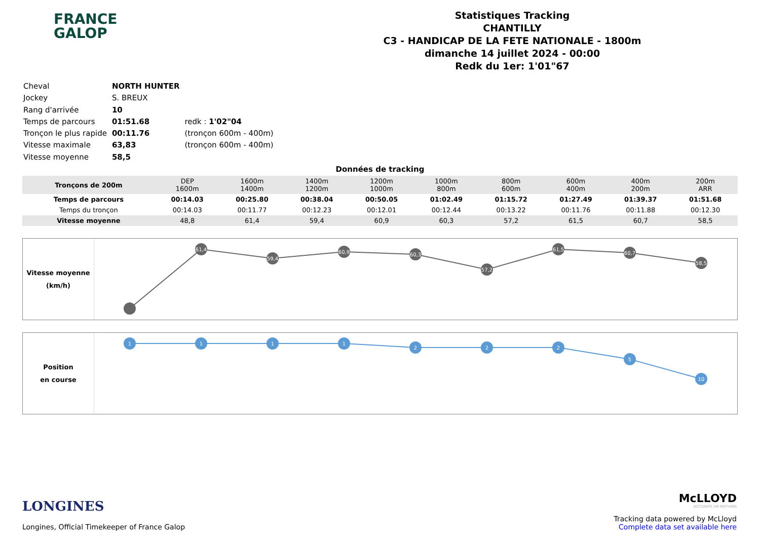FRANCE
GALOP
Statistiques Tracking
CHANTILLY
C3 - HANDICAP DE LA FETE NATIONALE - 1800m
dimanche 14 juillet 2024 - 00:00
Redk du 1er: 1'01"67
| Cheval | NORTH HUNTER | |
| Jockey | S. BREUX | |
| Rang d'arrivée | 10 | |
| Temps de parcours | 01:51.68 | redk : 1'02"04 |
| Tronçon le plus rapide | 00:11.76 | (tronçon 600m - 400m) |
| Vitesse maximale | 63,83 | (tronçon 600m - 400m) |
| Vitesse moyenne | 58,5 | |
Données de tracking
| Tronçons de 200m | DEP 1600m | 1600m 1400m | 1400m 1200m | 1200m 1000m | 1000m 800m | 800m 600m | 600m 400m | 400m 200m | 200m ARR |
| Temps de parcours | 00:14.03 | 00:25.80 | 00:38.04 | 00:50.05 | 01:02.49 | 01:15.72 | 01:27.49 | 01:39.37 | 01:51.68 |
| Temps du tronçon | 00:14.03 | 00:11.77 | 00:12.23 | 00:12.01 | 00:12.44 | 00:13.22 | 00:11.76 | 00:11.88 | 00:12.30 |
| Vitesse moyenne | 48,8 | 61,4 | 59,4 | 60,9 | 60,3 | 57,2 | 61,5 | 60,7 | 58,5 |
Vitesse moyenne
(km/h)
61,4
59,4
60,9
60,3
57,2
61,5
60,7
58,5
Position
en course
1
1
1
1
2
2
2
5
10
LONGINES
Longines, Official Timekeeper of France Galop
McLLOYD
ACCURATE OR NOTHING
Tracking data powered by McLloyd
Complete data set available here